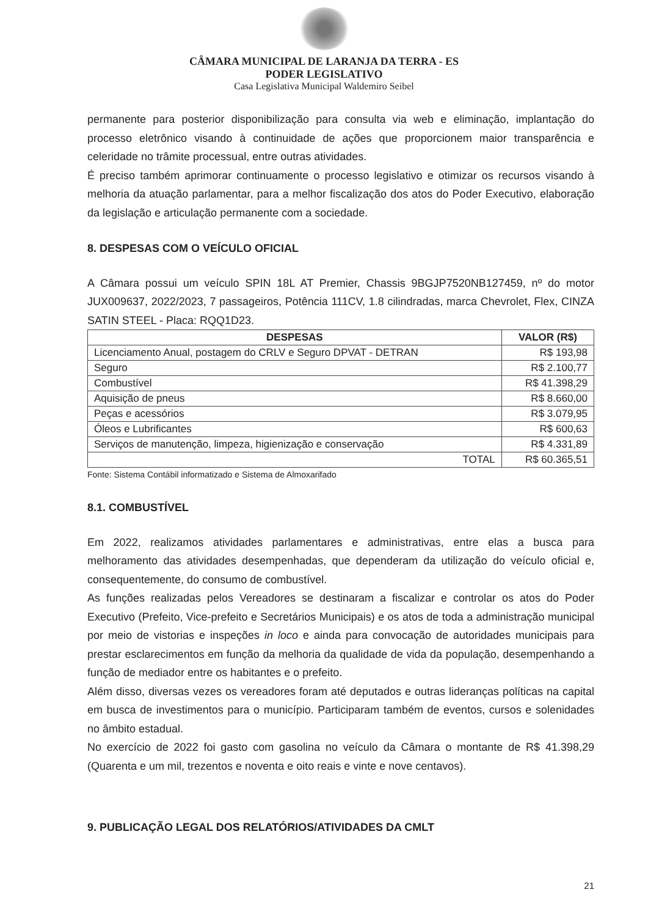CÂMARA MUNICIPAL DE LARANJA DA TERRA - ES
PODER LEGISLATIVO
Casa Legislativa Municipal Waldemiro Seibel
permanente para posterior disponibilização para consulta via web e eliminação, implantação do processo eletrônico visando à continuidade de ações que proporcionem maior transparência e celeridade no trâmite processual, entre outras atividades.
É preciso também aprimorar continuamente o processo legislativo e otimizar os recursos visando à melhoria da atuação parlamentar, para a melhor fiscalização dos atos do Poder Executivo, elaboração da legislação e articulação permanente com a sociedade.
8. DESPESAS COM O VEÍCULO OFICIAL
A Câmara possui um veículo SPIN 18L AT Premier, Chassis 9BGJP7520NB127459, nº do motor JUX009637, 2022/2023, 7 passageiros, Potência 111CV, 1.8 cilindradas, marca Chevrolet, Flex, CINZA SATIN STEEL - Placa: RQQ1D23.
| DESPESAS | VALOR (R$) |
| --- | --- |
| Licenciamento Anual, postagem do CRLV e Seguro DPVAT - DETRAN | R$ 193,98 |
| Seguro | R$ 2.100,77 |
| Combustível | R$ 41.398,29 |
| Aquisição de pneus | R$ 8.660,00 |
| Peças e acessórios | R$ 3.079,95 |
| Óleos e Lubrificantes | R$ 600,63 |
| Serviços de manutenção, limpeza, higienização e conservação | R$ 4.331,89 |
| TOTAL | R$ 60.365,51 |
Fonte: Sistema Contábil informatizado e Sistema de Almoxarifado
8.1. COMBUSTÍVEL
Em 2022, realizamos atividades parlamentares e administrativas, entre elas a busca para melhoramento das atividades desempenhadas, que dependeram da utilização do veículo oficial e, consequentemente, do consumo de combustível.
As funções realizadas pelos Vereadores se destinaram a fiscalizar e controlar os atos do Poder Executivo (Prefeito, Vice-prefeito e Secretários Municipais) e os atos de toda a administração municipal por meio de vistorias e inspeções in loco e ainda para convocação de autoridades municipais para prestar esclarecimentos em função da melhoria da qualidade de vida da população, desempenhando a função de mediador entre os habitantes e o prefeito.
Além disso, diversas vezes os vereadores foram até deputados e outras lideranças políticas na capital em busca de investimentos para o município. Participaram também de eventos, cursos e solenidades no âmbito estadual.
No exercício de 2022 foi gasto com gasolina no veículo da Câmara o montante de R$ 41.398,29 (Quarenta e um mil, trezentos e noventa e oito reais e vinte e nove centavos).
9. PUBLICAÇÃO LEGAL DOS RELATÓRIOS/ATIVIDADES DA CMLT
21